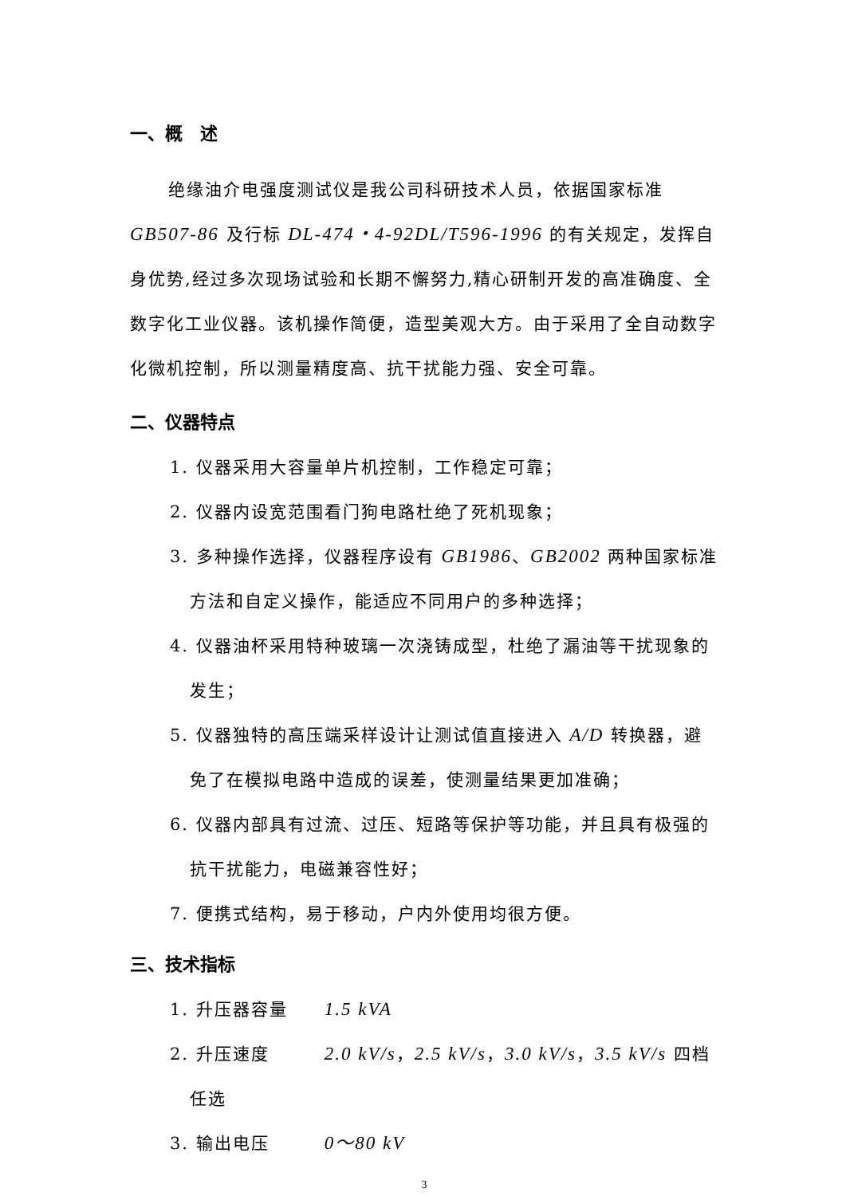一、概　述
绝缘油介电强度测试仪是我公司科研技术人员，依据国家标准 GB507-86 及行标 DL-474・4-92DL/T596-1996 的有关规定，发挥自身优势,经过多次现场试验和长期不懈努力,精心研制开发的高准确度、全数字化工业仪器。该机操作简便，造型美观大方。由于采用了全自动数字化微机控制，所以测量精度高、抗干扰能力强、安全可靠。
二、仪器特点
1. 仪器采用大容量单片机控制，工作稳定可靠；
2. 仪器内设宽范围看门狗电路杜绝了死机现象；
3. 多种操作选择，仪器程序设有 GB1986、GB2002 两种国家标准方法和自定义操作，能适应不同用户的多种选择；
4. 仪器油杯采用特种玻璃一次浇铸成型，杜绝了漏油等干扰现象的发生；
5. 仪器独特的高压端采样设计让测试值直接进入 A/D 转换器，避免了在模拟电路中造成的误差，使测量结果更加准确；
6. 仪器内部具有过流、过压、短路等保护等功能，并且具有极强的抗干扰能力，电磁兼容性好；
7. 便携式结构，易于移动，户内外使用均很方便。
三、技术指标
1. 升压器容量　　1.5 kVA
2. 升压速度　　　2.0 kV/s，2.5 kV/s，3.0 kV/s，3.5 kV/s 四档任选
3. 输出电压　　　0～80 kV
3